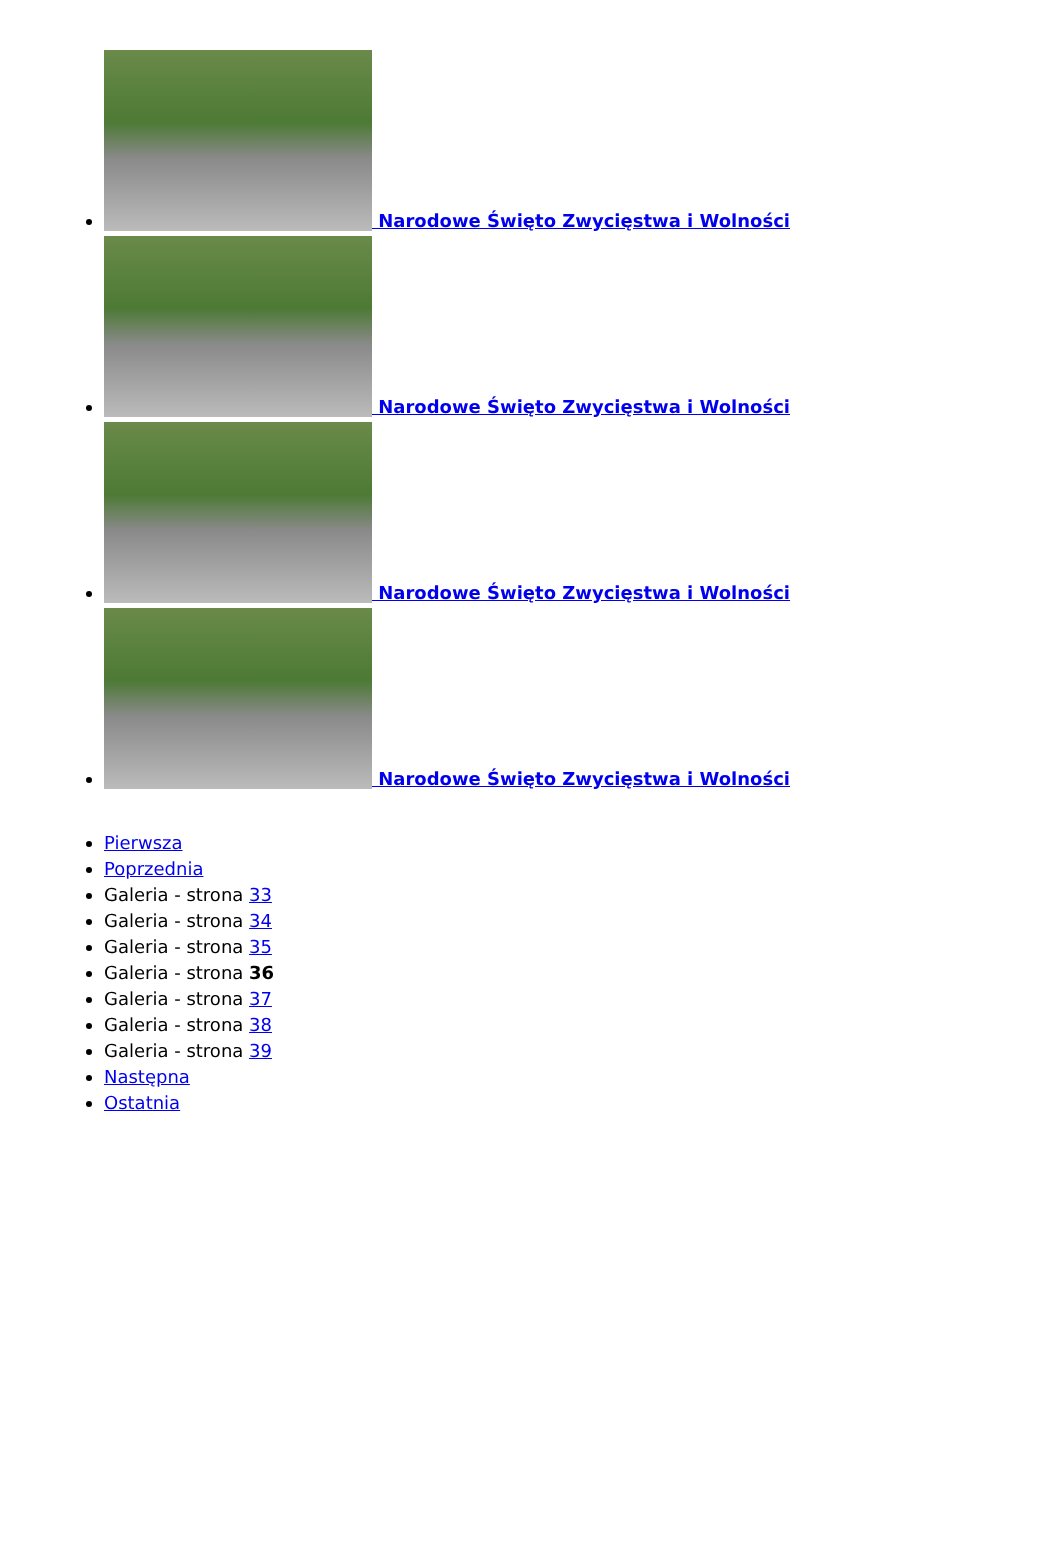Narodowe Święto Zwycięstwa i Wolności
Narodowe Święto Zwycięstwa i Wolności
Narodowe Święto Zwycięstwa i Wolności
Narodowe Święto Zwycięstwa i Wolności
Pierwsza
Poprzednia
Galeria - strona 33
Galeria - strona 34
Galeria - strona 35
Galeria - strona 36
Galeria - strona 37
Galeria - strona 38
Galeria - strona 39
Następna
Ostatnia